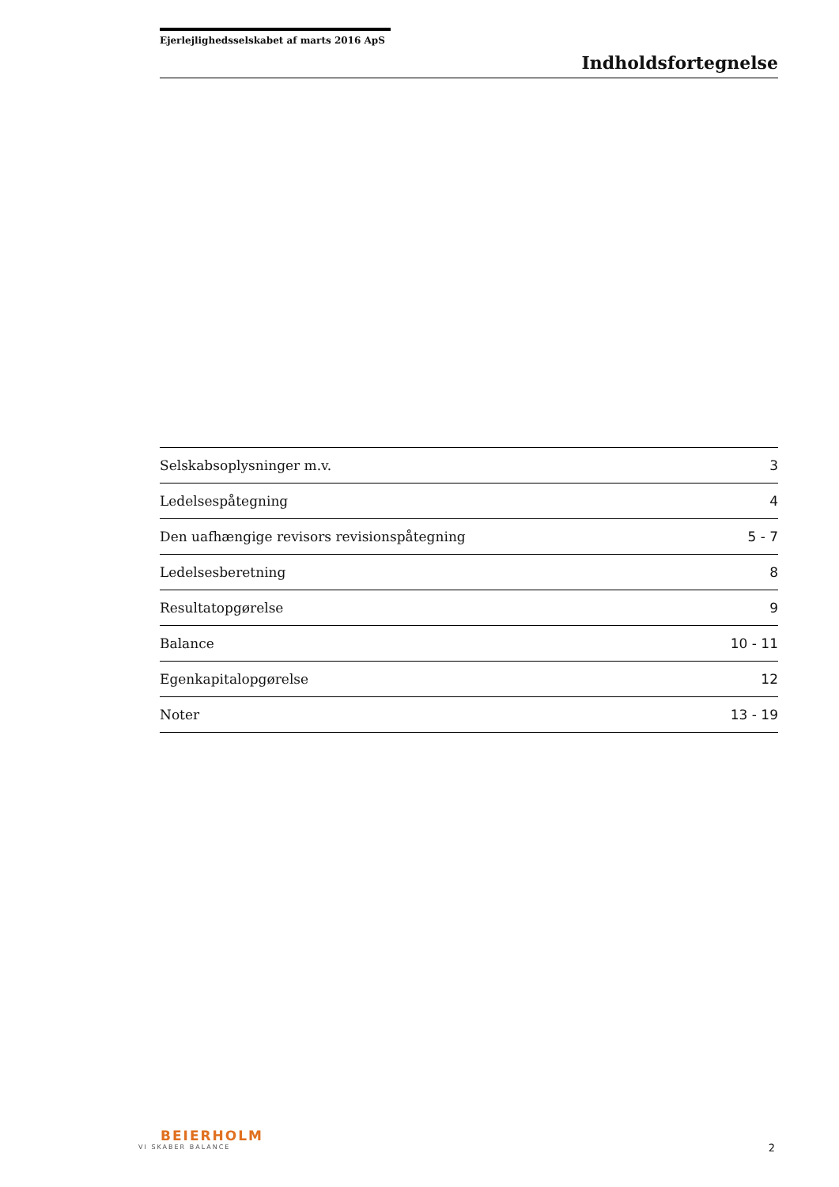Ejerlejlighedsselskabet af marts 2016 ApS
Indholdsfortegnelse
| Selskabsoplysninger m.v. | 3 |
| Ledelsespåtegning | 4 |
| Den uafhængige revisors revisionspåtegning | 5 - 7 |
| Ledelsesberetning | 8 |
| Resultatopgørelse | 9 |
| Balance | 10 - 11 |
| Egenkapitalopgørelse | 12 |
| Noter | 13 - 19 |
BEIERHOLM
VI SKABER BALANCE
2